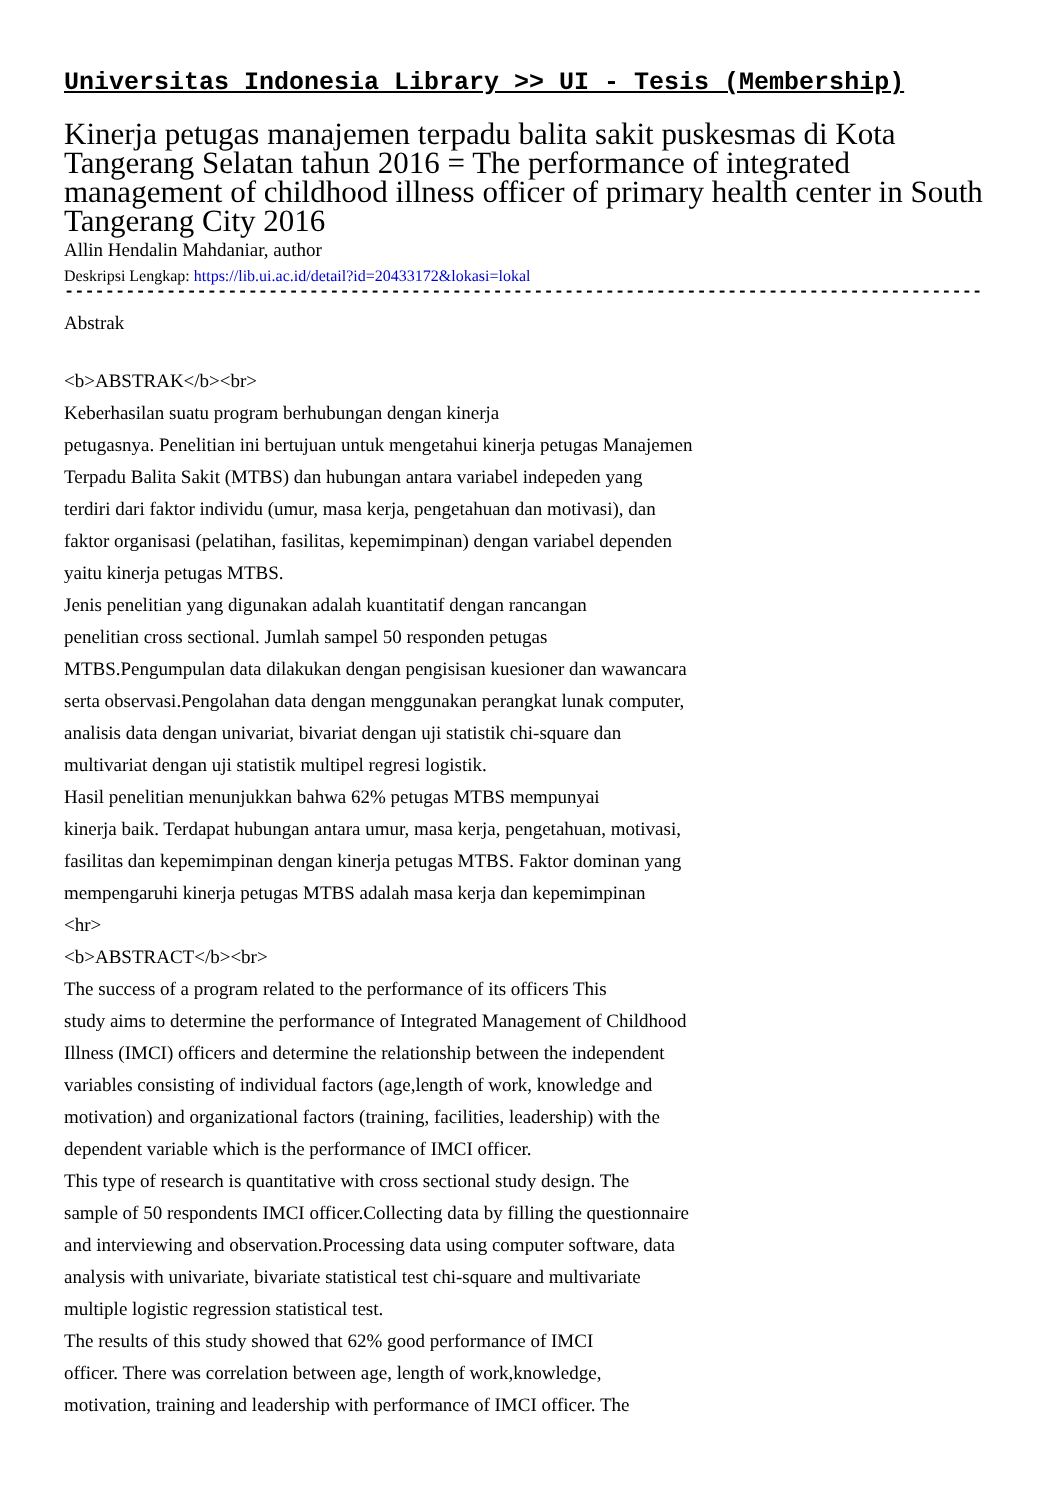Universitas Indonesia Library >> UI - Tesis (Membership)
Kinerja petugas manajemen terpadu balita sakit puskesmas di Kota Tangerang Selatan tahun 2016 = The performance of integrated management of childhood illness officer of primary health center in South Tangerang City 2016
Allin Hendalin Mahdaniar, author
Deskripsi Lengkap: https://lib.ui.ac.id/detail?id=20433172&lokasi=lokal
------------------------------------------------------------------------------------------
Abstrak
<b>ABSTRAK</b><br>
Keberhasilan suatu program berhubungan dengan kinerja
petugasnya. Penelitian ini bertujuan untuk mengetahui kinerja petugas Manajemen
Terpadu Balita Sakit (MTBS) dan hubungan antara variabel indepeden yang
terdiri dari faktor individu (umur, masa kerja, pengetahuan dan motivasi), dan
faktor organisasi (pelatihan, fasilitas, kepemimpinan) dengan variabel dependen
yaitu kinerja petugas MTBS.
Jenis penelitian yang digunakan adalah kuantitatif dengan rancangan
penelitian cross sectional. Jumlah sampel 50 responden petugas
MTBS.Pengumpulan data dilakukan dengan pengisisan kuesioner dan wawancara
serta observasi.Pengolahan data dengan menggunakan perangkat lunak computer,
analisis data dengan univariat, bivariat dengan uji statistik chi-square dan
multivariat dengan uji statistik multipel regresi logistik.
Hasil penelitian menunjukkan bahwa 62% petugas MTBS mempunyai
kinerja baik. Terdapat hubungan antara umur, masa kerja, pengetahuan, motivasi,
fasilitas dan kepemimpinan dengan kinerja petugas MTBS. Faktor dominan yang
mempengaruhi kinerja petugas MTBS adalah masa kerja dan kepemimpinan
<hr>
<b>ABSTRACT</b><br>
The success of a program related to the performance of its officers This
study aims to determine the performance of Integrated Management of Childhood
Illness (IMCI) officers and determine the relationship between the independent
variables consisting of individual factors (age,length of work, knowledge and
motivation) and organizational factors (training, facilities, leadership) with the
dependent variable which is the performance of IMCI officer.
This type of research is quantitative with cross sectional study design. The
sample of 50 respondents IMCI officer.Collecting data by filling the questionnaire
and interviewing and observation.Processing data using computer software, data
analysis with univariate, bivariate statistical test chi-square and multivariate
multiple logistic regression statistical test.
The results of this study showed that 62% good performance of IMCI
officer. There was correlation between age, length of work,knowledge,
motivation, training and leadership with performance of IMCI officer. The